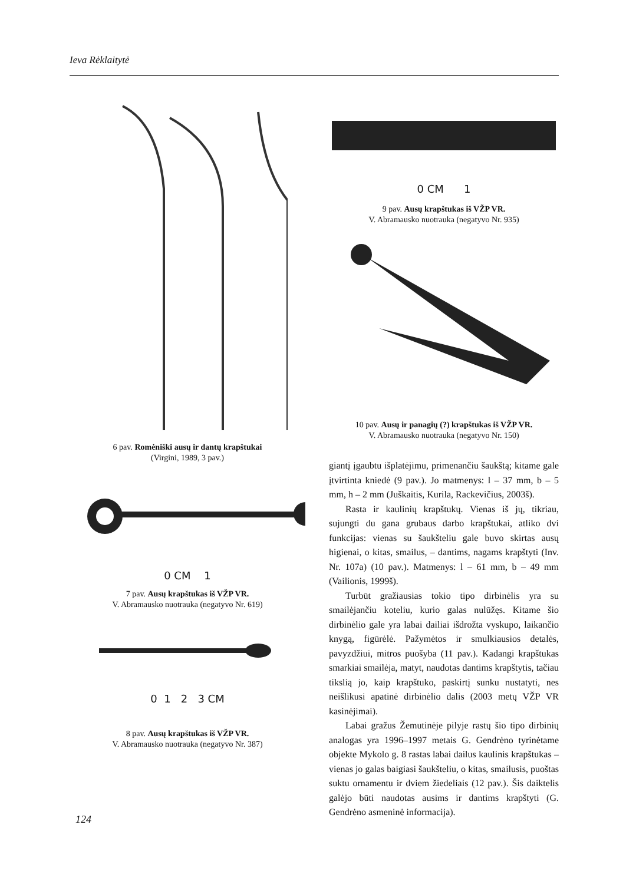Ieva Rėklaitytė
6 pav. Romėniški ausų ir dantų krapštukai
(Virgini, 1989, 3 pav.)
0 CM 1
7 pav. Ausų krapštukas iš VŽP VR.
V. Abramausko nuotrauka (negatyvo Nr. 619)
0 1 2 3 CM
8 pav. Ausų krapštukas iš VŽP VR.
V. Abramausko nuotrauka (negatyvo Nr. 387)
0 CM 1
9 pav. Ausų krapštukas iš VŽP VR.
V. Abramausko nuotrauka (negatyvo Nr. 935)
10 pav. Ausų ir panagių (?) krapštukas iš VŽP VR.
V. Abramausko nuotrauka (negatyvo Nr. 150)
giantį įgaubtu išplatėjimu, primenančiu šaukštą; kitame gale įtvirtinta kniedė (9 pav.). Jo matmenys: l – 37 mm, b – 5 mm, h – 2 mm (Juškaitis, Kurila, Rackevičius, 2003š).
Rasta ir kaulinių krapštukų. Vienas iš jų, tikriau, sujungti du gana grubaus darbo krapštukai, atliko dvi funkcijas: vienas su šaukšteliu gale buvo skirtas ausų higienai, o kitas, smailus, – dantims, nagams krapštyti (Inv. Nr. 107a) (10 pav.). Matmenys: l – 61 mm, b – 49 mm (Vailionis, 1999š).
Turbūt gražiausias tokio tipo dirbinėlis yra su smailėjančiu koteliu, kurio galas nulūžęs. Kitame šio dirbinėlio gale yra labai dailiai išdrožta vyskupo, laikančio knygą, figūrėlė. Pažymėtos ir smulkiausios detalės, pavyzdžiui, mitros puošyba (11 pav.). Kadangi krapštukas smarkiai smailėja, matyt, naudotas dantims krapštytis, tačiau tikslią jo, kaip krapštuko, paskirtį sunku nustatyti, nes neišlikusi apatinė dirbinėlio dalis (2003 metų VŽP VR kasinėjimai).
Labai gražus Žemutinėje pilyje rastų šio tipo dirbinių analogas yra 1996–1997 metais G. Gendrėno tyrinėtame objekte Mykolo g. 8 rastas labai dailus kaulinis krapštukas – vienas jo galas baigiasi šaukšteliu, o kitas, smailusis, puoštas suktu ornamentu ir dviem žiedeliais (12 pav.). Šis daiktelis galėjo būti naudotas ausims ir dantims krapštyti (G. Gendrėno asmeninė informacija).
124